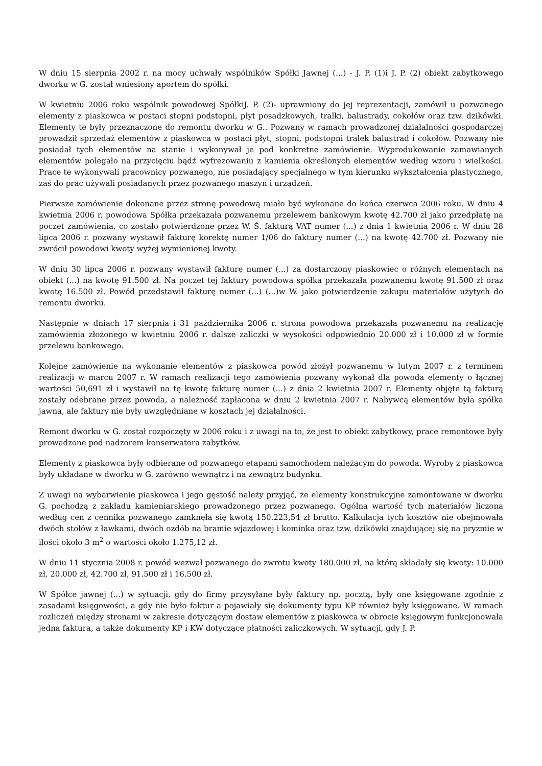W dniu 15 sierpnia 2002 r. na mocy uchwały wspólników Spółki Jawnej (...) - J. P. (1)i J. P. (2) obiekt zabytkowego dworku w G. został wniesiony aportem do spółki.
W kwietniu 2006 roku wspólnik powodowej SpółkiJ. P. (2)- uprawniony do jej reprezentacji, zamówił u pozwanego elementy z piaskowca w postaci stopni podstopni, płyt posadzkowych, tralki, balustrady, cokołów oraz tzw. dzikówki. Elementy te były przeznaczone do remontu dworku w G.. Pozwany w ramach prowadzonej działalności gospodarczej prowadził sprzedaż elementów z piaskowca w postaci płyt, stopni, podstopni tralek balustrad i cokołów. Pozwany nie posiadał tych elementów na stanie i wykonywał je pod konkretne zamówienie. Wyprodukowanie zamawianych elementów polegało na przycięciu bądź wyfrezowaniu z kamienia określonych elementów według wzoru i wielkości. Prace te wykonywali pracownicy pozwanego, nie posiadający specjalnego w tym kierunku wykształcenia plastycznego, zaś do prac używali posiadanych przez pozwanego maszyn i urządzeń.
Pierwsze zamówienie dokonane przez stronę powodową miało być wykonane do końca czerwca 2006 roku. W dniu 4 kwietnia 2006 r. powodowa Spółka przekazała pozwanemu przelewem bankowym kwotę 42.700 zł jako przedpłatę na poczet zamówienia, co zostało potwierdzone przez W. Ś. fakturą VAT numer (...) z dnia 1 kwietnia 2006 r. W dniu 28 lipca 2006 r. pozwany wystawił fakturę korektę numer 1/06 do faktury numer (...) na kwotę 42.700 zł. Pozwany nie zwrócił powodowi kwoty wyżej wymienionej kwoty.
W dniu 30 lipca 2006 r. pozwany wystawił fakturę numer (...) za dostarczony piaskowiec o różnych elementach na obiekt (...) na kwotę 91.500 zł. Na poczet tej faktury powodowa spółka przekazała pozwanemu kwotę 91.500 zł oraz kwotę 16.500 zł. Powód przedstawił fakturę numer (...) (...)w W. jako potwierdzenie zakupu materiałów użytych do remontu dworku.
Następnie w dniach 17 sierpnia i 31 października 2006 r. strona powodowa przekazała pozwanemu na realizację zamówienia złożonego w kwietniu 2006 r. dalsze zaliczki w wysokości odpowiednio 20.000 zł i 10.000 zł w formie przelewu bankowego.
Kolejne zamówienie na wykonanie elementów z piaskowca powód złożył pozwanemu w lutym 2007 r. z terminem realizacji w marcu 2007 r. W ramach realizacji tego zamówienia pozwany wykonał dla powoda elementy o łącznej wartości 50,691 zł i wystawił na tę kwotę fakturę numer (...) z dnia 2 kwietnia 2007 r. Elementy objęte tą fakturą zostały odebrane przez powoda, a należność zapłacona w dniu 2 kwietnia 2007 r. Nabywcą elementów była spółka jawna, ale faktury nie były uwzględniane w kosztach jej działalności.
Remont dworku w G. został rozpoczęty w 2006 roku i z uwagi na to, że jest to obiekt zabytkowy, prace remontowe były prowadzone pod nadzorem konserwatora zabytków.
Elementy z piaskowca były odbierane od pozwanego etapami samochodem należącym do powoda. Wyroby z piaskowca były układane w dworku w G. zarówno wewnątrz i na zewnątrz budynku.
Z uwagi na wybarwienie piaskowca i jego gęstość należy przyjąć, że elementy konstrukcyjne zamontowane w dworku G. pochodzą z zakładu kamieniarskiego prowadzonego przez pozwanego. Ogólna wartość tych materiałów liczona według cen z cennika pozwanego zamknęła się kwotą 150.223,54 zł brutto. Kalkulacja tych kosztów nie obejmowała dwóch stołów z ławkami, dwóch ozdób na bramie wjazdowej i kominka oraz tzw. dzikówki znajdującej się na pryzmie w ilości około 3 m<sup>2</sup> o wartości około 1.275,12 zł.
W dniu 11 stycznia 2008 r. powód wezwał pozwanego do zwrotu kwoty 180.000 zł, na którą składały się kwoty: 10.000 zł, 20.000 zł, 42.700 zł, 91.500 zł i 16.500 zł.
W Spółce jawnej (...) w sytuacji, gdy do firmy przysyłane były faktury np. pocztą, były one księgowane zgodnie z zasadami księgowości, a gdy nie było faktur a pojawiały się dokumenty typu KP również były księgowane. W ramach rozliczeń między stronami w zakresie dotyczącym dostaw elementów z piaskowca w obrocie księgowym funkcjonowała jedna faktura, a także dokumenty KP i KW dotyczące płatności zaliczkowych. W sytuacji, gdy J. P.